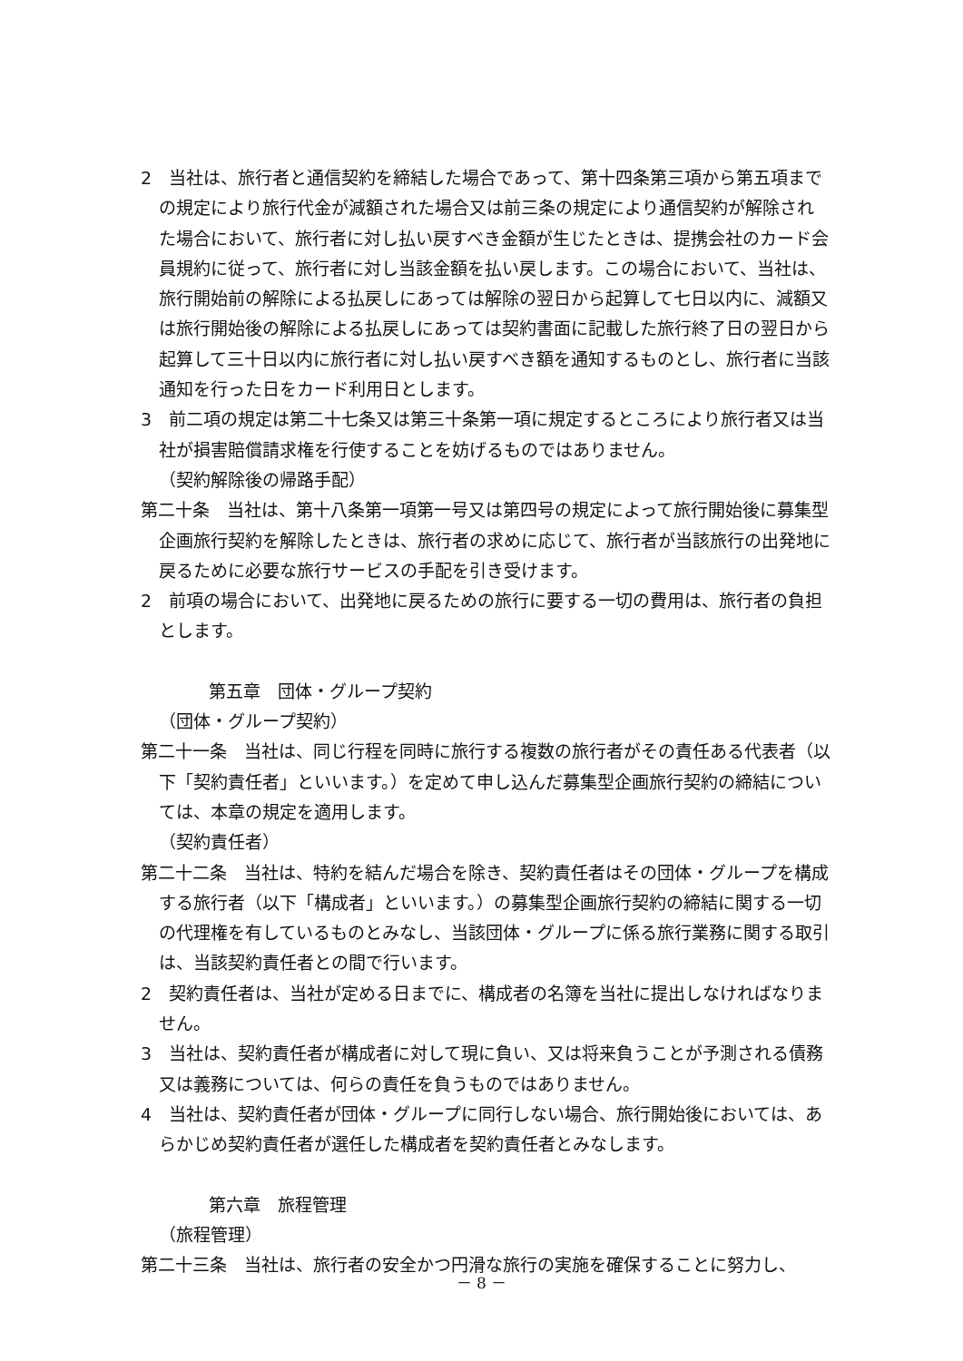2　当社は、旅行者と通信契約を締結した場合であって、第十四条第三項から第五項までの規定により旅行代金が減額された場合又は前三条の規定により通信契約が解除された場合において、旅行者に対し払い戻すべき金額が生じたときは、提携会社のカード会員規約に従って、旅行者に対し当該金額を払い戻します。この場合において、当社は、旅行開始前の解除による払戻しにあっては解除の翌日から起算して七日以内に、減額又は旅行開始後の解除による払戻しにあっては契約書面に記載した旅行終了日の翌日から起算して三十日以内に旅行者に対し払い戻すべき額を通知するものとし、旅行者に当該通知を行った日をカード利用日とします。
3　前二項の規定は第二十七条又は第三十条第一項に規定するところにより旅行者又は当社が損害賠償請求権を行使することを妨げるものではありません。
（契約解除後の帰路手配）
第二十条　当社は、第十八条第一項第一号又は第四号の規定によって旅行開始後に募集型企画旅行契約を解除したときは、旅行者の求めに応じて、旅行者が当該旅行の出発地に戻るために必要な旅行サービスの手配を引き受けます。
2　前項の場合において、出発地に戻るための旅行に要する一切の費用は、旅行者の負担とします。
第五章　団体・グループ契約
（団体・グループ契約）
第二十一条　当社は、同じ行程を同時に旅行する複数の旅行者がその責任ある代表者（以下「契約責任者」といいます。）を定めて申し込んだ募集型企画旅行契約の締結については、本章の規定を適用します。
（契約責任者）
第二十二条　当社は、特約を結んだ場合を除き、契約責任者はその団体・グループを構成する旅行者（以下「構成者」といいます。）の募集型企画旅行契約の締結に関する一切の代理権を有しているものとみなし、当該団体・グループに係る旅行業務に関する取引は、当該契約責任者との間で行います。
2　契約責任者は、当社が定める日までに、構成者の名簿を当社に提出しなければなりません。
3　当社は、契約責任者が構成者に対して現に負い、又は将来負うことが予測される債務又は義務については、何らの責任を負うものではありません。
4　当社は、契約責任者が団体・グループに同行しない場合、旅行開始後においては、あらかじめ契約責任者が選任した構成者を契約責任者とみなします。
第六章　旅程管理
（旅程管理）
第二十三条　当社は、旅行者の安全かつ円滑な旅行の実施を確保することに努力し、
－ 8 －